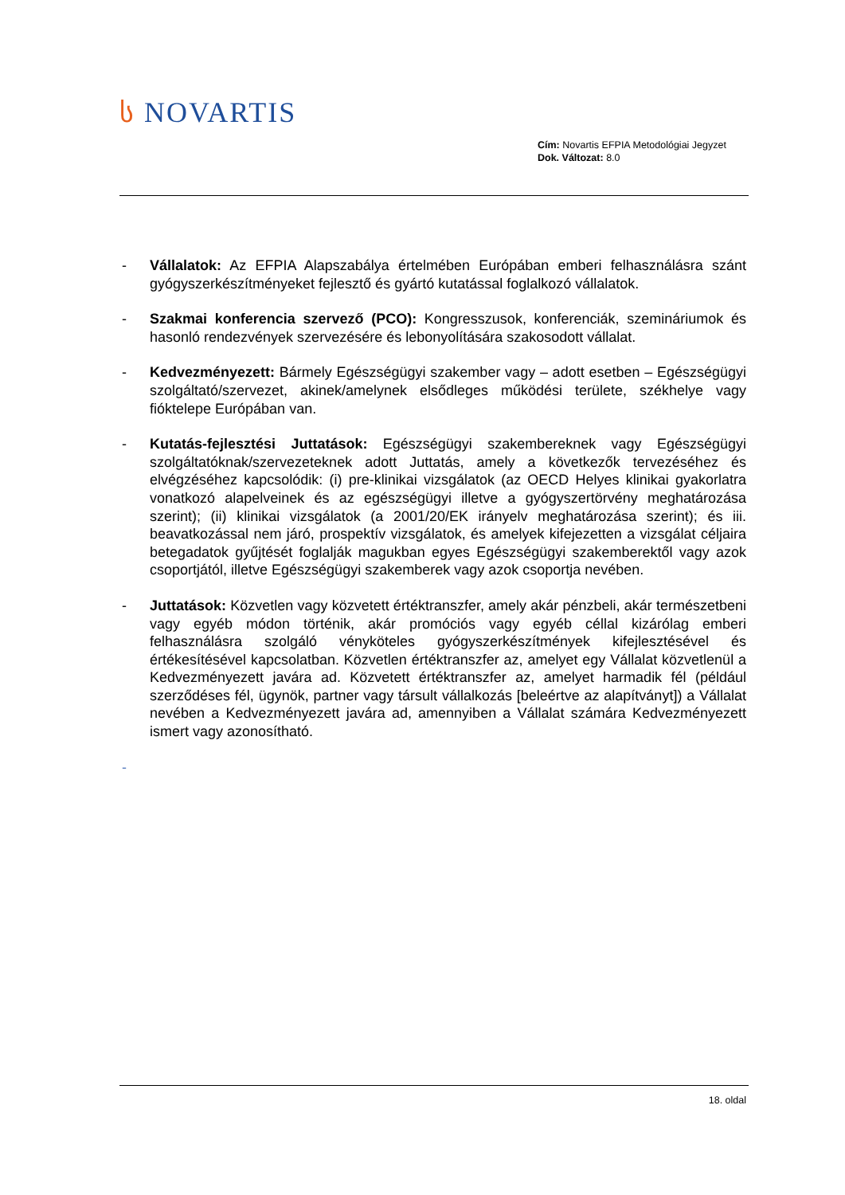ს NOVARTIS
Cím: Novartis EFPIA Metodológiai Jegyzet
Dok. Változat: 8.0
- Vállalatok: Az EFPIA Alapszabálya értelmében Európában emberi felhasználásra szánt gyógyszerkészítményeket fejlesztő és gyártó kutatással foglalkozó vállalatok.
- Szakmai konferencia szervező (PCO): Kongresszusok, konferenciák, szemináriumok és hasonló rendezvények szervezésére és lebonyolítására szakosodott vállalat.
- Kedvezményezett: Bármely Egészségügyi szakember vagy – adott esetben – Egészségügyi szolgáltató/szervezet, akinek/amelynek elsődleges működési területe, székhelye vagy fióktelepe Európában van.
- Kutatás-fejlesztési Juttatások: Egészségügyi szakembereknek vagy Egészségügyi szolgáltatóknak/szervezeteknek adott Juttatás, amely a következők tervezéséhez és elvégzéséhez kapcsolódik: (i) pre-klinikai vizsgálatok (az OECD Helyes klinikai gyakorlatra vonatkozó alapelveinek és az egészségügyi illetve a gyógyszertörvény meghatározása szerint); (ii) klinikai vizsgálatok (a 2001/20/EK irányelv meghatározása szerint); és iii. beavatkozással nem járó, prospektív vizsgálatok, és amelyek kifejezetten a vizsgálat céljaira betegadatok gyűjtését foglalják magukban egyes Egészségügyi szakemberektől vagy azok csoportjától, illetve Egészségügyi szakemberek vagy azok csoportja nevében.
- Juttatások: Közvetlen vagy közvetett értéktranszfer, amely akár pénzbeli, akár természetbeni vagy egyéb módon történik, akár promóciós vagy egyéb céllal kizárólag emberi felhasználásra szolgáló vényköteles gyógyszerkészítmények kifejlesztésével és értékesítésével kapcsolatban. Közvetlen értéktranszfer az, amelyet egy Vállalat közvetlenül a Kedvezményezett javára ad. Közvetett értéktranszfer az, amelyet harmadik fél (például szerződéses fél, ügynök, partner vagy társult vállalkozás [beleértve az alapítványt]) a Vállalat nevében a Kedvezményezett javára ad, amennyiben a Vállalat számára Kedvezményezett ismert vagy azonosítható.
-
18. oldal